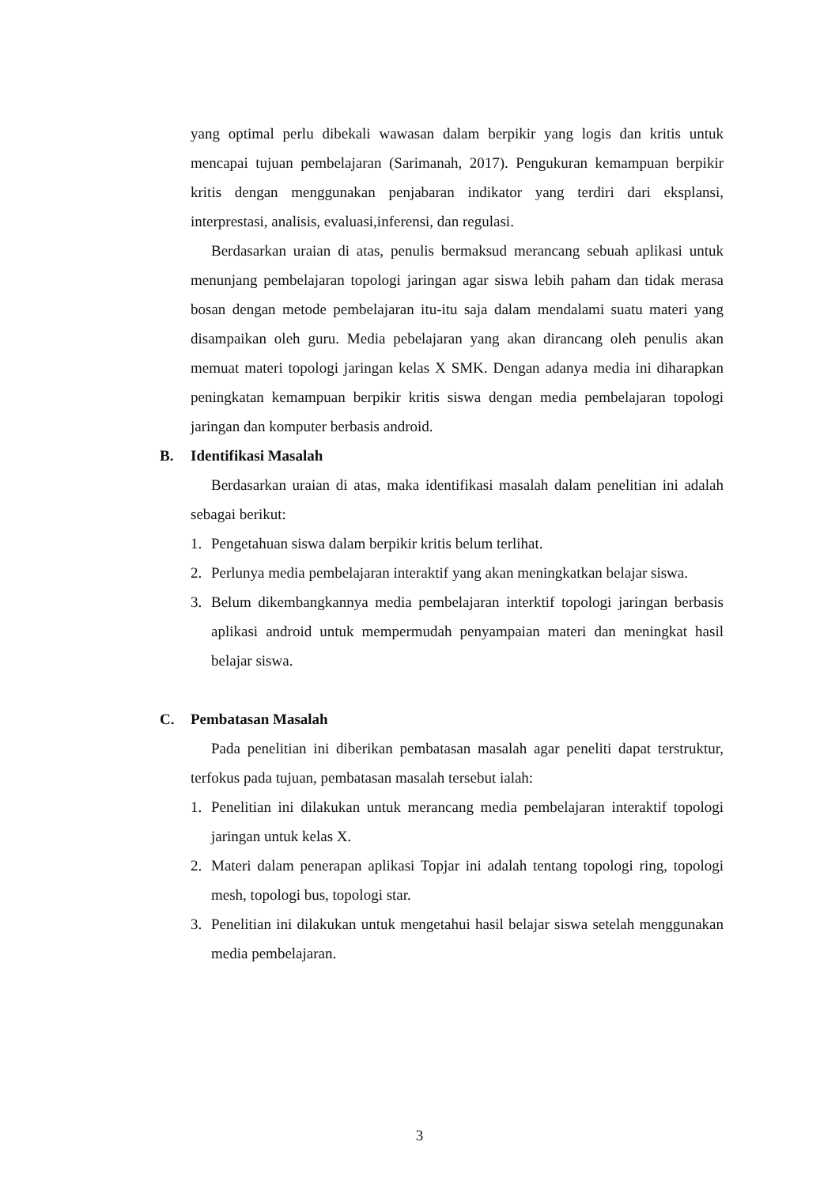yang optimal perlu dibekali wawasan dalam berpikir yang logis dan kritis untuk mencapai tujuan pembelajaran (Sarimanah, 2017). Pengukuran kemampuan berpikir kritis dengan menggunakan penjabaran indikator yang terdiri dari eksplansi, interprestasi, analisis, evaluasi,inferensi, dan regulasi.
Berdasarkan uraian di atas, penulis bermaksud merancang sebuah aplikasi untuk menunjang pembelajaran topologi jaringan agar siswa lebih paham dan tidak merasa bosan dengan metode pembelajaran itu-itu saja dalam mendalami suatu materi yang disampaikan oleh guru. Media pebelajaran yang akan dirancang oleh penulis akan memuat materi topologi jaringan kelas X SMK. Dengan adanya media ini diharapkan peningkatan kemampuan berpikir kritis siswa dengan media pembelajaran topologi jaringan dan komputer berbasis android.
B. Identifikasi Masalah
Berdasarkan uraian di atas, maka identifikasi masalah dalam penelitian ini adalah sebagai berikut:
1. Pengetahuan siswa dalam berpikir kritis belum terlihat.
2. Perlunya media pembelajaran interaktif yang akan meningkatkan belajar siswa.
3. Belum dikembangkannya media pembelajaran interktif topologi jaringan berbasis aplikasi android untuk mempermudah penyampaian materi dan meningkat hasil belajar siswa.
C. Pembatasan Masalah
Pada penelitian ini diberikan pembatasan masalah agar peneliti dapat terstruktur, terfokus pada tujuan, pembatasan masalah tersebut ialah:
1. Penelitian ini dilakukan untuk merancang media pembelajaran interaktif topologi jaringan untuk kelas X.
2. Materi dalam penerapan aplikasi Topjar ini adalah tentang topologi ring, topologi mesh, topologi bus, topologi star.
3. Penelitian ini dilakukan untuk mengetahui hasil belajar siswa setelah menggunakan media pembelajaran.
3